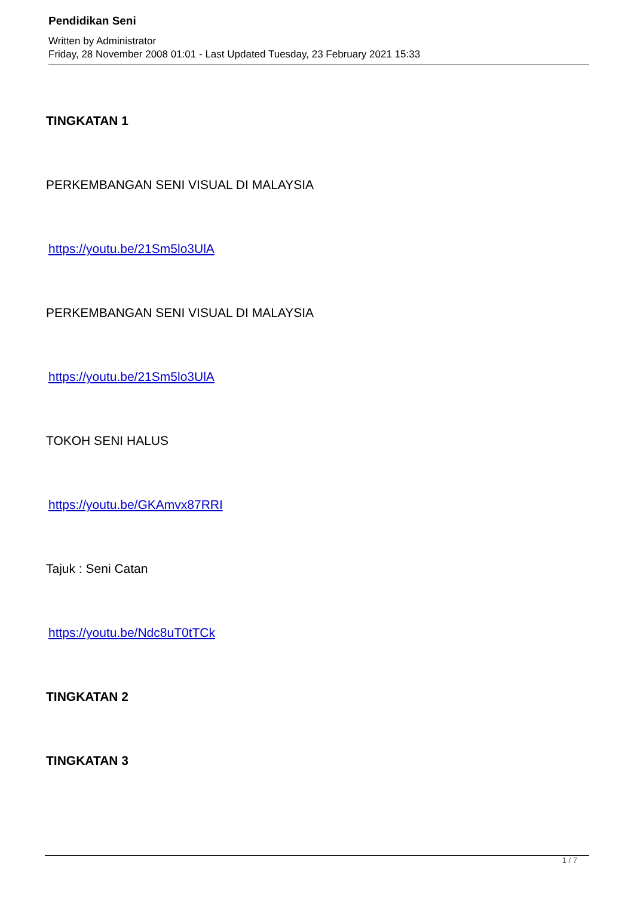Pendidikan Seni
Written by Administrator
Friday, 28 November 2008 01:01 - Last Updated Tuesday, 23 February 2021 15:33
TINGKATAN 1
PERKEMBANGAN SENI VISUAL DI MALAYSIA
https://youtu.be/21Sm5lo3UlA
PERKEMBANGAN SENI VISUAL DI MALAYSIA
https://youtu.be/21Sm5lo3UlA
TOKOH SENI HALUS
https://youtu.be/GKAmvx87RRI
Tajuk : Seni Catan
https://youtu.be/Ndc8uT0tTCk
TINGKATAN 2
TINGKATAN 3
1 / 7